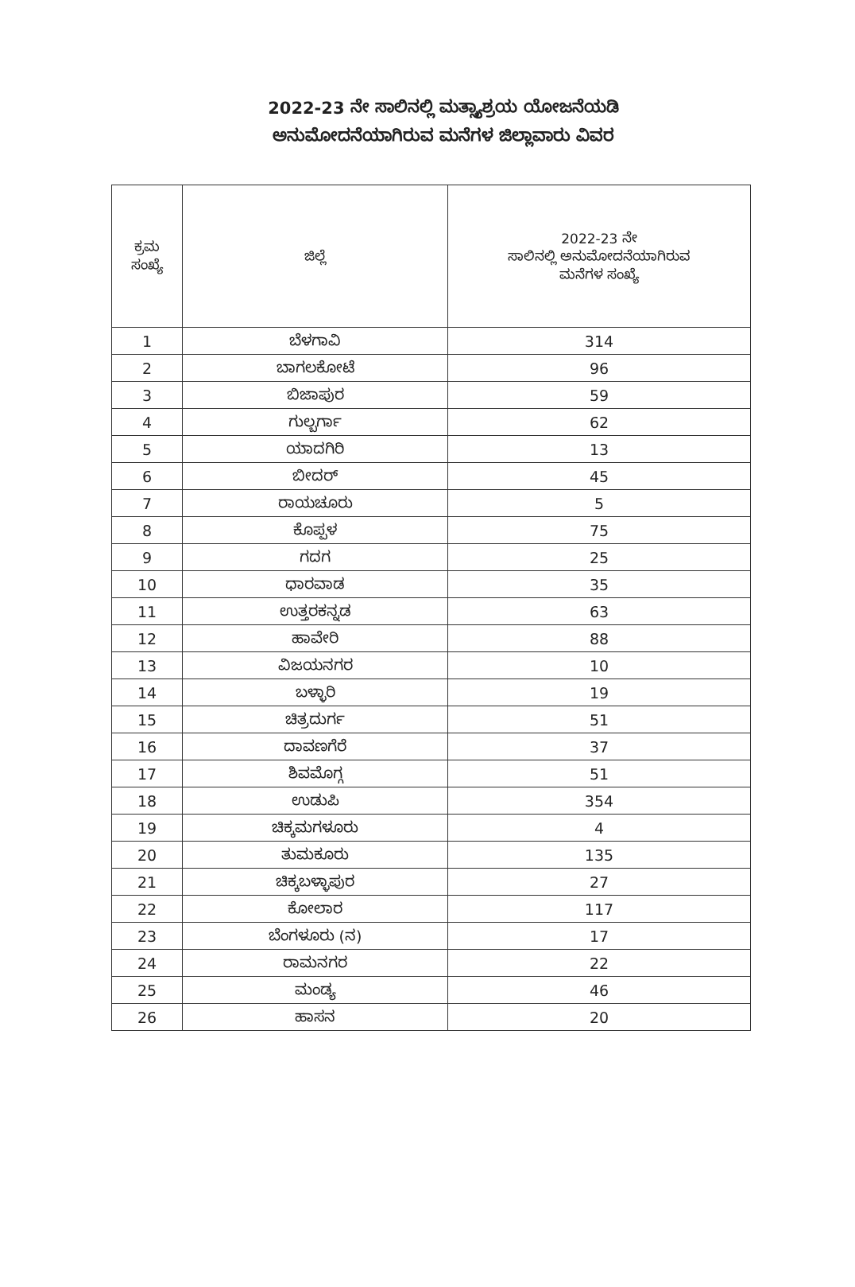2022-23 ನೇ ಸಾಲಿನಲ್ಲಿ ಮತ್ಸ್ಯಾಶ್ರಯ ಯೋಜನೆಯಡಿ
ಅನುಮೋದನೆಯಾಗಿರುವ ಮನೆಗಳ ಜಿಲ್ಲಾವಾರು ವಿವರ
| ಕ್ರಮ ಸಂಖ್ಯೆ | ಜಿಲ್ಲೆ | 2022-23 ನೇ ಸಾಲಿನಲ್ಲಿ ಅನುಮೋದನೆಯಾಗಿರುವ ಮನೆಗಳ ಸಂಖ್ಯೆ |
| --- | --- | --- |
| 1 | ಬೆಳಗಾವಿ | 314 |
| 2 | ಬಾಗಲಕೋಟೆ | 96 |
| 3 | ಬಿಜಾಪುರ | 59 |
| 4 | ಗುಲ್ಬರ್ಗಾ | 62 |
| 5 | ಯಾದಗಿರಿ | 13 |
| 6 | ಬೀದರ್ | 45 |
| 7 | ರಾಯಚೂರು | 5 |
| 8 | ಕೊಪ್ಪಳ | 75 |
| 9 | ಗದಗ | 25 |
| 10 | ಧಾರವಾಡ | 35 |
| 11 | ಉತ್ತರಕನ್ನಡ | 63 |
| 12 | ಹಾವೇರಿ | 88 |
| 13 | ವಿಜಯನಗರ | 10 |
| 14 | ಬಳ್ಳಾರಿ | 19 |
| 15 | ಚಿತ್ರದುರ್ಗ | 51 |
| 16 | ದಾವಣಗೆರೆ | 37 |
| 17 | ಶಿವಮೊಗ್ಗ | 51 |
| 18 | ಉಡುಪಿ | 354 |
| 19 | ಚಿಕ್ಕಮಗಳೂರು | 4 |
| 20 | ತುಮಕೂರು | 135 |
| 21 | ಚಿಕ್ಕಬಳ್ಳಾಪುರ | 27 |
| 22 | ಕೋಲಾರ | 117 |
| 23 | ಬೆಂಗಳೂರು (ನ) | 17 |
| 24 | ರಾಮನಗರ | 22 |
| 25 | ಮಂಡ್ಯ | 46 |
| 26 | ಹಾಸನ | 20 |